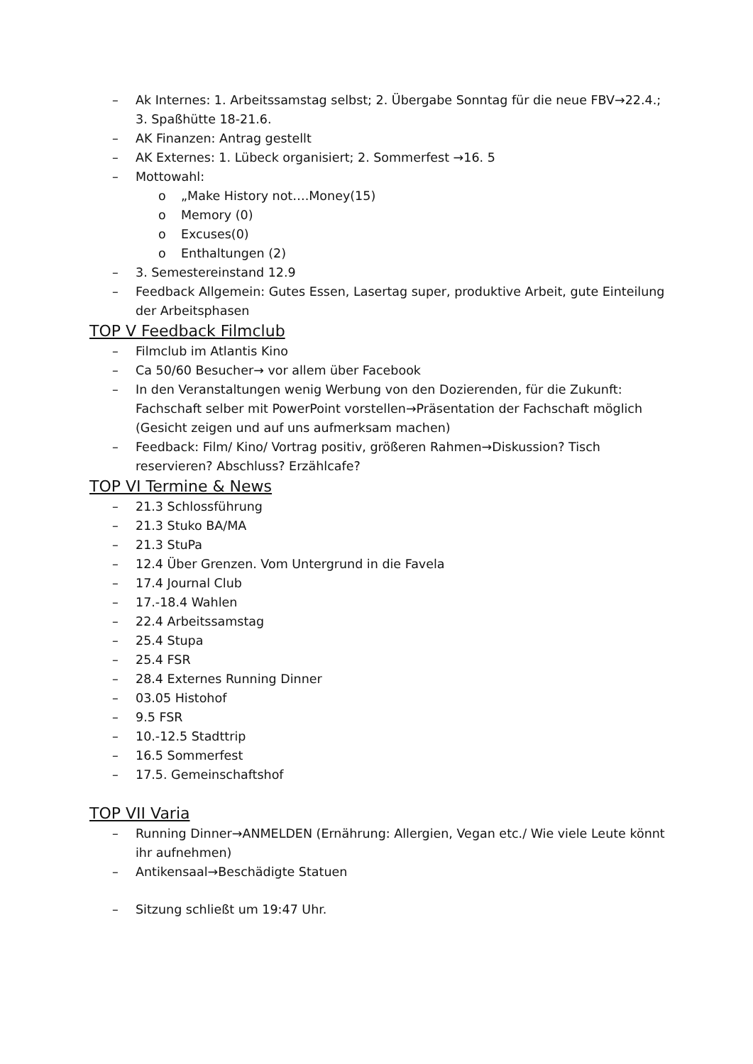– Ak Internes: 1. Arbeitssamstag selbst; 2. Übergabe Sonntag für die neue FBV→22.4.; 3. Spaßhütte 18-21.6.
– AK Finanzen: Antrag gestellt
– AK Externes: 1. Lübeck organisiert; 2. Sommerfest →16. 5
– Mottowahl:
o „Make History not….Money(15)
o Memory (0)
o Excuses(0)
o Enthaltungen (2)
– 3. Semestereinstand 12.9
– Feedback Allgemein: Gutes Essen, Lasertag super, produktive Arbeit, gute Einteilung der Arbeitsphasen
TOP V Feedback Filmclub
– Filmclub im Atlantis Kino
– Ca 50/60 Besucher→ vor allem über Facebook
– In den Veranstaltungen wenig Werbung von den Dozierenden, für die Zukunft: Fachschaft selber mit PowerPoint vorstellen→Präsentation der Fachschaft möglich (Gesicht zeigen und auf uns aufmerksam machen)
– Feedback: Film/ Kino/ Vortrag positiv, größeren Rahmen→Diskussion? Tisch reservieren? Abschluss? Erzählcafe?
TOP VI Termine & News
– 21.3 Schlossführung
– 21.3 Stuko BA/MA
– 21.3 StuPa
– 12.4 Über Grenzen. Vom Untergrund in die Favela
– 17.4 Journal Club
– 17.-18.4 Wahlen
– 22.4 Arbeitssamstag
– 25.4 Stupa
– 25.4 FSR
– 28.4 Externes Running Dinner
– 03.05 Histohof
– 9.5 FSR
– 10.-12.5 Stadttrip
– 16.5 Sommerfest
– 17.5. Gemeinschaftshof
TOP VII Varia
– Running Dinner→ANMELDEN (Ernährung: Allergien, Vegan etc./ Wie viele Leute könnt ihr aufnehmen)
– Antikensaal→Beschädigte Statuen
– Sitzung schließt um 19:47 Uhr.